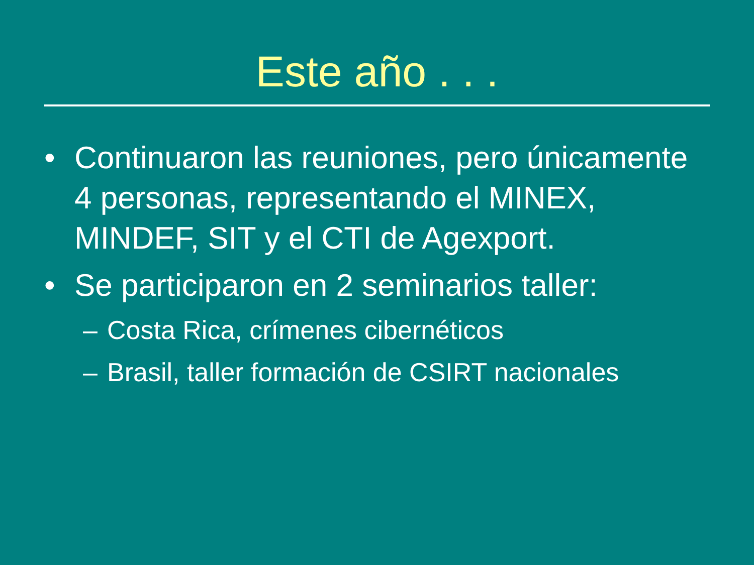Este año . . .
• Continuaron las reuniones, pero únicamente 4 personas, representando el MINEX, MINDEF, SIT y el CTI de Agexport.
• Se participaron en 2 seminarios taller:
– Costa Rica, crímenes cibernéticos
– Brasil, taller formación de CSIRT nacionales